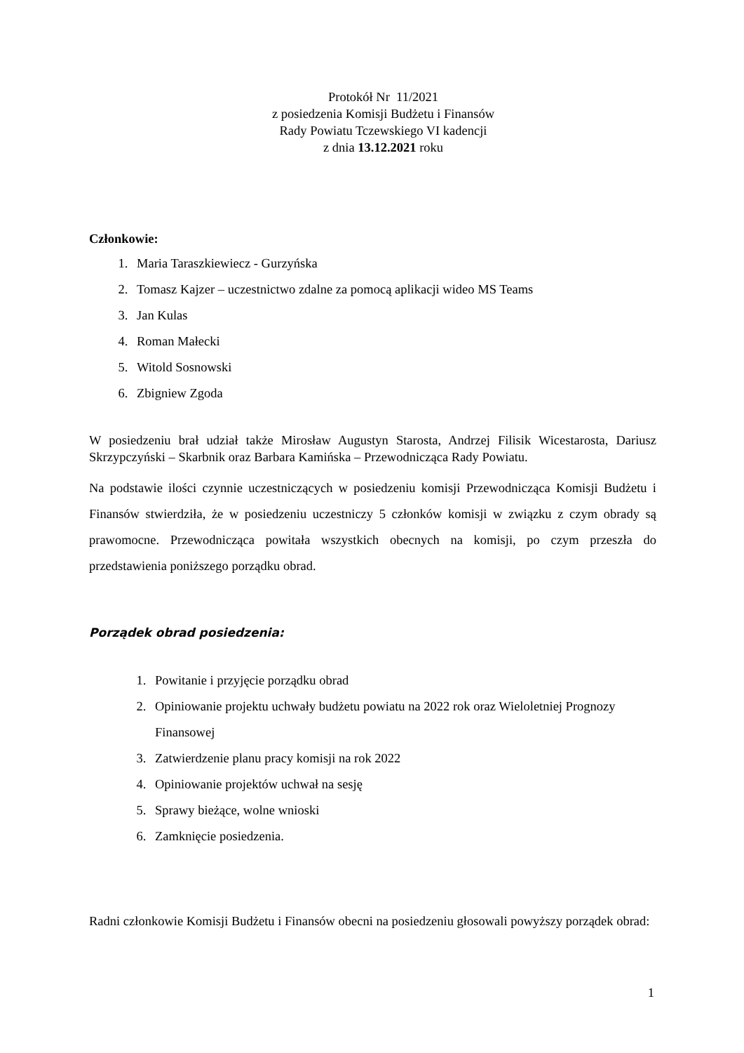Protokół Nr 11/2021
z posiedzenia Komisji Budżetu i Finansów
Rady Powiatu Tczewskiego VI kadencji
z dnia 13.12.2021 roku
Członkowie:
1. Maria Taraszkiewiecz - Gurzyńska
2. Tomasz Kajzer – uczestnictwo zdalne za pomocą aplikacji wideo MS Teams
3. Jan Kulas
4. Roman Małecki
5. Witold Sosnowski
6. Zbigniew Zgoda
W posiedzeniu brał udział także Mirosław Augustyn Starosta, Andrzej Filisik Wicestarosta, Dariusz Skrzypczyński – Skarbnik oraz Barbara Kamińska – Przewodnicząca Rady Powiatu.
Na podstawie ilości czynnie uczestniczących w posiedzeniu komisji Przewodnicząca Komisji Budżetu i Finansów stwierdziła, że w posiedzeniu uczestniczy 5 członków komisji w związku z czym obrady są prawomocne. Przewodnicząca powitała wszystkich obecnych na komisji, po czym przeszła do przedstawienia poniższego porządku obrad.
Porządek obrad posiedzenia:
1. Powitanie i przyjęcie porządku obrad
2. Opiniowanie projektu uchwały budżetu powiatu na 2022 rok oraz Wieloletniej Prognozy Finansowej
3. Zatwierdzenie planu pracy komisji na rok 2022
4. Opiniowanie projektów uchwał na sesję
5. Sprawy bieżące, wolne wnioski
6. Zamknięcie posiedzenia.
Radni członkowie Komisji Budżetu i Finansów obecni na posiedzeniu głosowali powyższy porządek obrad:
1